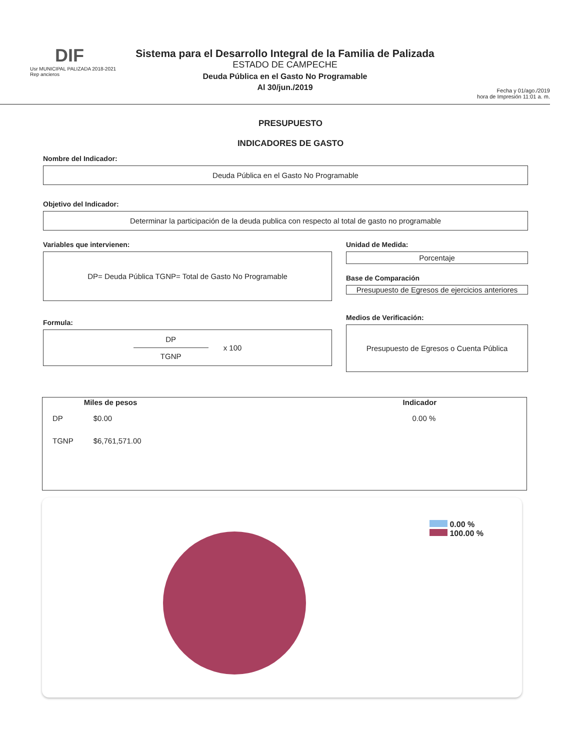DIF
Usr MUNICIPAL PALIZADA 2018-2021
Rep ancieros
Sistema para el Desarrollo Integral de la Familia de Palizada
ESTADO DE CAMPECHE
Deuda Pública en el Gasto No Programable
Al 30/jun./2019
Fecha y 01/ago./2019
hora de Impresión 11:01 a. m.
PRESUPUESTO
INDICADORES DE GASTO
Nombre del Indicador:
Deuda Pública en el Gasto No Programable
Objetivo del Indicador:
Determinar la participación de la deuda publica con respecto al total de gasto no programable
Variables que intervienen:
DP= Deuda Pública TGNP= Total de Gasto No Programable
Formula:
DP
TGNP
x 100
Unidad de Medida:
Porcentaje
Base de Comparación
Presupuesto de Egresos de ejercicios anteriores
Medios de Verificación:
Presupuesto de Egresos o Cuenta Pública
| | Miles de pesos | | Indicador |
| --- | --- | --- | --- |
| DP | $0.00 | | 0.00 % |
| TGNP | $6,761,571.00 | | |
0.00 %
100.00 %